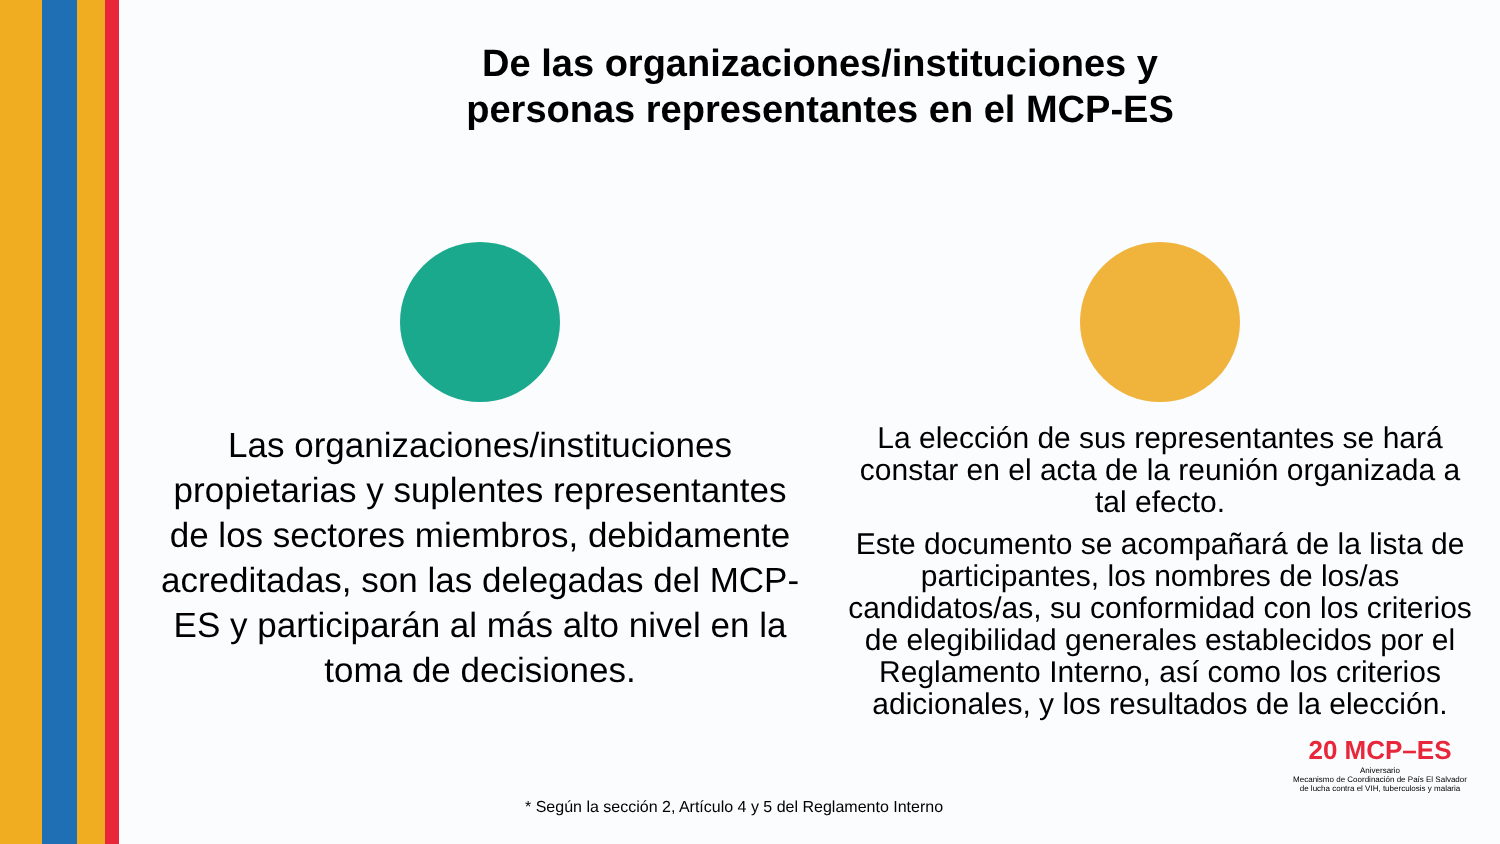De las organizaciones/instituciones y
personas representantes en el MCP-ES
Las organizaciones/instituciones propietarias y suplentes representantes de los sectores miembros, debidamente acreditadas, son las delegadas del MCP-ES y participarán al más alto nivel en la toma de decisiones.
La elección de sus representantes se hará constar en el acta de la reunión organizada a tal efecto.
Este documento se acompañará de la lista de participantes, los nombres de los/as candidatos/as, su conformidad con los criterios de elegibilidad generales establecidos por el Reglamento Interno, así como los criterios adicionales, y los resultados de la elección.
* Según la sección 2, Artículo 4 y 5 del Reglamento Interno
20 MCP–ES
Aniversario
Mecanismo de Coordinación de País El Salvador de lucha contra el VIH, tuberculosis y malaria